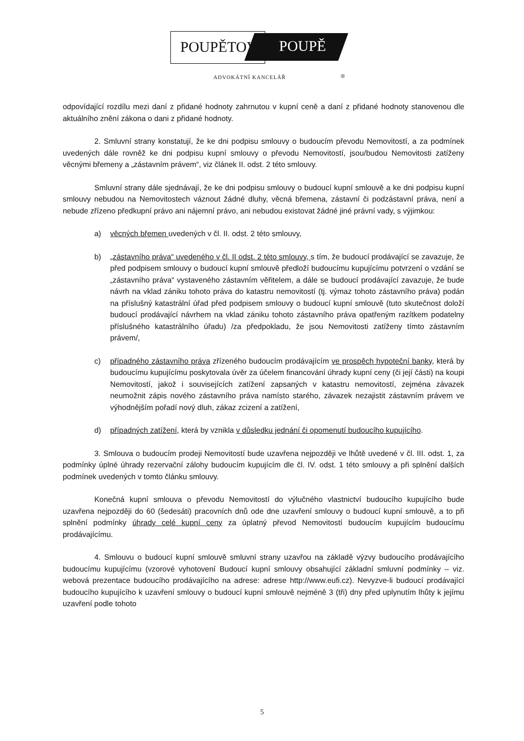POUPĚTOVÁ POUPĚ
ADVOKÁTNÍ KANCELÁŘ ®
odpovídající rozdílu mezi daní z přidané hodnoty zahrnutou v kupní ceně a daní z přidané hodnoty stanovenou dle aktuálního znění zákona o dani z přidané hodnoty.
2. Smluvní strany konstatují, že ke dni podpisu smlouvy o budoucím převodu Nemovitostí, a za podmínek uvedených dále rovněž ke dni podpisu kupní smlouvy o převodu Nemovitostí, jsou/budou Nemovitosti zatíženy věcnými břemeny a „zástavním právem“, viz článek II. odst. 2 této smlouvy.
Smluvní strany dále sjednávají, že ke dni podpisu smlouvy o budoucí kupní smlouvě a ke dni podpisu kupní smlouvy nebudou na Nemovitostech váznout žádné dluhy, věcná břemena, zástavní či podzástavní práva, není a nebude zřízeno předkupní právo ani nájemní právo, ani nebudou existovat žádné jiné právní vady, s výjimkou:
a) věcných břemen uvedených v čl. II. odst. 2 této smlouvy,
b) „zástavního práva“ uvedeného v čl. II odst. 2 této smlouvy, s tím, že budoucí prodávající se zavazuje, že před podpisem smlouvy o budoucí kupní smlouvě předloží budoucímu kupujícímu potvrzení o vzdání se „zástavního práva“ vystaveného zástavním věřitelem, a dále se budoucí prodávající zavazuje, že bude návrh na vklad zániku tohoto práva do katastru nemovitostí (tj. výmaz tohoto zástavního práva) podán na příslušný katastrální úřad před podpisem smlouvy o budoucí kupní smlouvě (tuto skutečnost doloží budoucí prodávající návrhem na vklad zániku tohoto zástavního práva opatřeným razítkem podatelny příslušného katastrálního úřadu) /za předpokladu, že jsou Nemovitosti zatíženy tímto zástavním právem/,
c) případného zástavního práva zřízeného budoucím prodávajícím ve prospěch hypoteční banky, která by budoucímu kupujícímu poskytovala úvěr za účelem financování úhrady kupní ceny (či její části) na koupi Nemovitostí, jakož i souvisejících zatížení zapsaných v katastru nemovitostí, zejména závazek neumožnit zápis nového zástavního práva namísto starého, závazek nezajistit zástavním právem ve výhodnějším pořadí nový dluh, zákaz zcizení a zatížení,
d) případných zatížení, která by vznikla v důsledku jednání či opomenutí budoucího kupujícího.
3. Smlouva o budoucím prodeji Nemovitostí bude uzavřena nejpozději ve lhůtě uvedené v čl. III. odst. 1, za podmínky úplné úhrady rezervační zálohy budoucím kupujícím dle čl. IV. odst. 1 této smlouvy a při splnění dalších podmínek uvedených v tomto článku smlouvy.
Konečná kupní smlouva o převodu Nemovitostí do výlučného vlastnictví budoucího kupujícího bude uzavřena nejpozději do 60 (šedesáti) pracovních dnů ode dne uzavření smlouvy o budoucí kupní smlouvě, a to při splnění podmínky úhrady celé kupní ceny za úplatný převod Nemovitostí budoucím kupujícím budoucímu prodávajícímu.
4. Smlouvu o budoucí kupní smlouvě smluvní strany uzavřou na základě výzvy budoucího prodávajícího budoucímu kupujícímu (vzorové vyhotovení Budoucí kupní smlouvy obsahující základní smluvní podmínky – viz. webová prezentace budoucího prodávajícího na adrese: adrese http://www.eufi.cz). Nevyzve-li budoucí prodávající budoucího kupujícího k uzavření smlouvy o budoucí kupní smlouvě nejméně 3 (tři) dny před uplynutím lhůty k jejímu uzavření podle tohoto
5